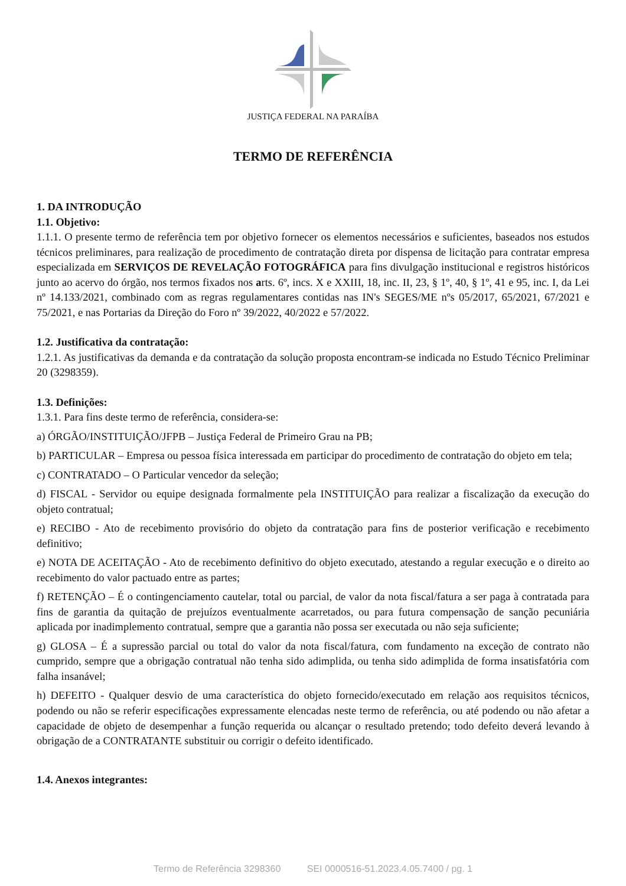JUSTIÇA FEDERAL NA PARAÍBA
TERMO DE REFERÊNCIA
1. DA INTRODUÇÃO
1.1. Objetivo:
1.1.1. O presente termo de referência tem por objetivo fornecer os elementos necessários e suficientes, baseados nos estudos técnicos preliminares, para realização de procedimento de contratação direta por dispensa de licitação para contratar empresa especializada em SERVIÇOS DE REVELAÇÃO FOTOGRÁFICA para fins divulgação institucional e registros históricos junto ao acervo do órgão, nos termos fixados nos arts. 6º, incs. X e XXIII, 18, inc. II, 23, § 1º, 40, § 1º, 41 e 95, inc. I, da Lei nº 14.133/2021, combinado com as regras regulamentares contidas nas IN's SEGES/ME nºs 05/2017, 65/2021, 67/2021 e 75/2021, e nas Portarias da Direção do Foro nº 39/2022, 40/2022 e 57/2022.
1.2. Justificativa da contratação:
1.2.1. As justificativas da demanda e da contratação da solução proposta encontram-se indicada no Estudo Técnico Preliminar 20 (3298359).
1.3. Definições:
1.3.1. Para fins deste termo de referência, considera-se:
a) ÓRGÃO/INSTITUIÇÃO/JFPB – Justiça Federal de Primeiro Grau na PB;
b) PARTICULAR – Empresa ou pessoa física interessada em participar do procedimento de contratação do objeto em tela;
c) CONTRATADO – O Particular vencedor da seleção;
d) FISCAL - Servidor ou equipe designada formalmente pela INSTITUIÇÃO para realizar a fiscalização da execução do objeto contratual;
e) RECIBO - Ato de recebimento provisório do objeto da contratação para fins de posterior verificação e recebimento definitivo;
e) NOTA DE ACEITAÇÃO - Ato de recebimento definitivo do objeto executado, atestando a regular execução e o direito ao recebimento do valor pactuado entre as partes;
f) RETENÇÃO – É o contingenciamento cautelar, total ou parcial, de valor da nota fiscal/fatura a ser paga à contratada para fins de garantia da quitação de prejuízos eventualmente acarretados, ou para futura compensação de sanção pecuniária aplicada por inadimplemento contratual, sempre que a garantia não possa ser executada ou não seja suficiente;
g) GLOSA – É a supressão parcial ou total do valor da nota fiscal/fatura, com fundamento na exceção de contrato não cumprido, sempre que a obrigação contratual não tenha sido adimplida, ou tenha sido adimplida de forma insatisfatória com falha insanável;
h) DEFEITO - Qualquer desvio de uma característica do objeto fornecido/executado em relação aos requisitos técnicos, podendo ou não se referir especificações expressamente elencadas neste termo de referência, ou até podendo ou não afetar a capacidade de objeto de desempenhar a função requerida ou alcançar o resultado pretendo; todo defeito deverá levando à obrigação de a CONTRATANTE substituir ou corrigir o defeito identificado.
1.4. Anexos integrantes:
Termo de Referência 3298360 SEI 0000516-51.2023.4.05.7400 / pg. 1